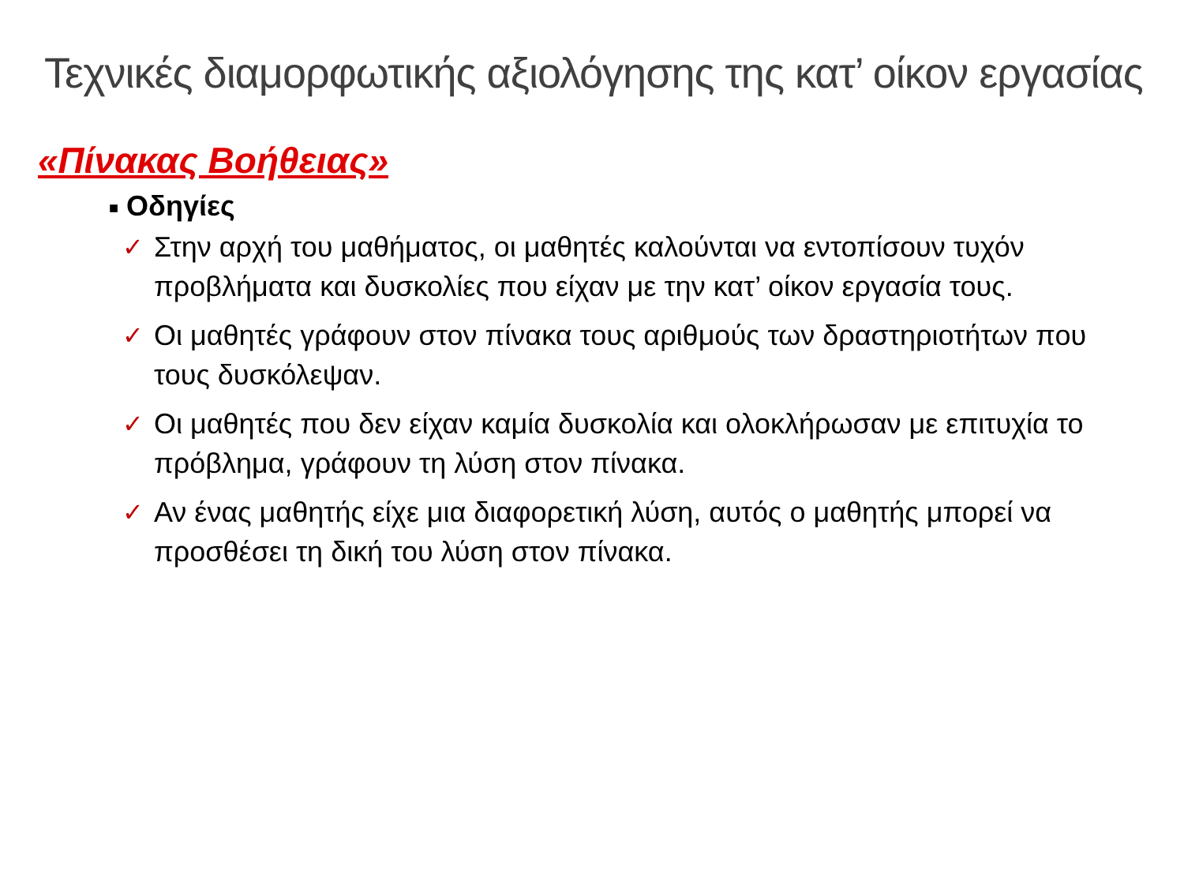Τεχνικές διαμορφωτικής αξιολόγησης της κατ’ οίκον εργασίας
«Πίνακας Βοήθειας»
■ Οδηγίες
✓ Στην αρχή του μαθήματος, οι μαθητές καλούνται να εντοπίσουν τυχόν προβλήματα και δυσκολίες που είχαν με την κατ’ οίκον εργασία τους.
✓ Οι μαθητές γράφουν στον πίνακα τους αριθμούς των δραστηριοτήτων που τους δυσκόλεψαν.
✓ Οι μαθητές που δεν είχαν καμία δυσκολία και ολοκλήρωσαν με επιτυχία το πρόβλημα, γράφουν τη λύση στον πίνακα.
✓ Αν ένας μαθητής είχε μια διαφορετική λύση, αυτός ο μαθητής μπορεί να προσθέσει τη δική του λύση στον πίνακα.